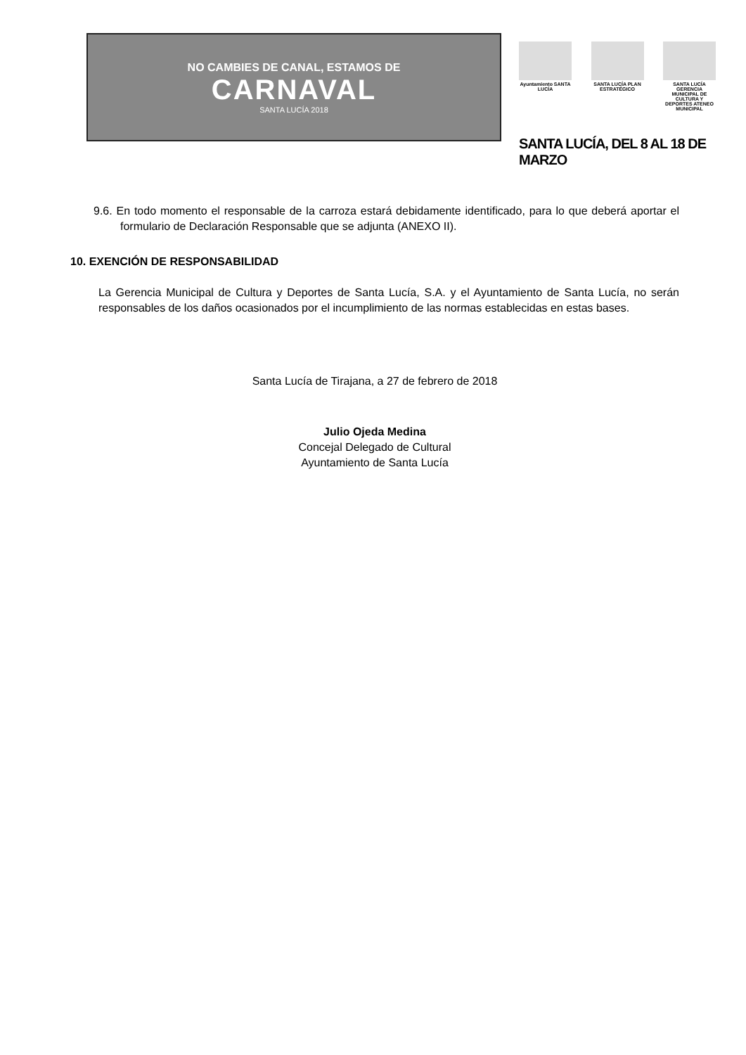NO CAMBIES DE CANAL, ESTAMOS DE
CARNAVAL
SANTA LUCÍA 2018
Ayuntamiento SANTA LUCÍA
SANTA LUCÍA PLAN ESTRATÉGICO
SANTA LUCÍA GERENCIA MUNICIPAL DE CULTURA Y DEPORTES ATENEO MUNICIPAL
SANTA LUCÍA, DEL 8 AL 18 DE MARZO
9.6. En todo momento el responsable de la carroza estará debidamente identificado, para lo que deberá aportar el formulario de Declaración Responsable que se adjunta (ANEXO II).
10. EXENCIÓN DE RESPONSABILIDAD
La Gerencia Municipal de Cultura y Deportes de Santa Lucía, S.A. y el Ayuntamiento de Santa Lucía, no serán responsables de los daños ocasionados por el incumplimiento de las normas establecidas en estas bases.
Santa Lucía de Tirajana, a 27 de febrero de 2018
Julio Ojeda Medina
Concejal Delegado de Cultural
Ayuntamiento de Santa Lucía